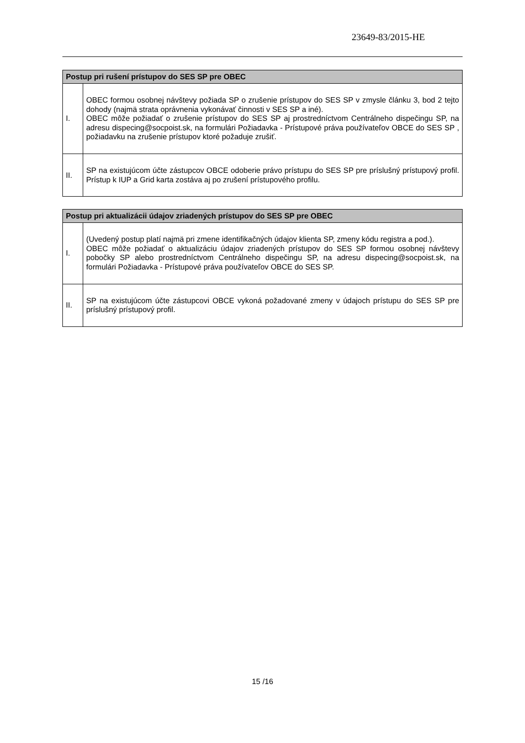23649-83/2015-HE
| Postup pri rušení prístupov do SES SP pre OBEC | |
| --- | --- |
| I. | OBEC formou osobnej návštevy požiada SP o zrušenie prístupov do SES SP v zmysle článku 3, bod 2 tejto dohody (najmä strata oprávnenia vykonávať činnosti v SES SP a iné). OBEC môže požiadať o zrušenie prístupov do SES SP aj prostredníctvom Centrálneho dispečingu SP, na adresu dispecing@socpoist.sk, na formulári Požiadavka - Prístupové práva používateľov OBCE do SES SP , požiadavku na zrušenie prístupov ktoré požaduje zrušiť. |
| II. | SP na existujúcom účte zástupcov OBCE odoberie právo prístupu do SES SP pre príslušný prístupový profil. Prístup k IUP a Grid karta zostáva aj po zrušení prístupového profilu. |
| Postup pri aktualizácii údajov zriadených prístupov do SES SP pre OBEC | |
| --- | --- |
| I. | (Uvedený postup platí najmä pri zmene identifikačných údajov klienta SP, zmeny kódu registra a pod.). OBEC môže požiadať o aktualizáciu údajov zriadených prístupov do SES SP formou osobnej návštevy pobočky SP alebo prostredníctvom Centrálneho dispečingu SP, na adresu dispecing@socpoist.sk, na formulári Požiadavka - Prístupové práva používateľov OBCE do SES SP. |
| II. | SP na existujúcom účte zástupcovi OBCE vykoná požadované zmeny v údajoch prístupu do SES SP pre príslušný prístupový profil. |
15 /16